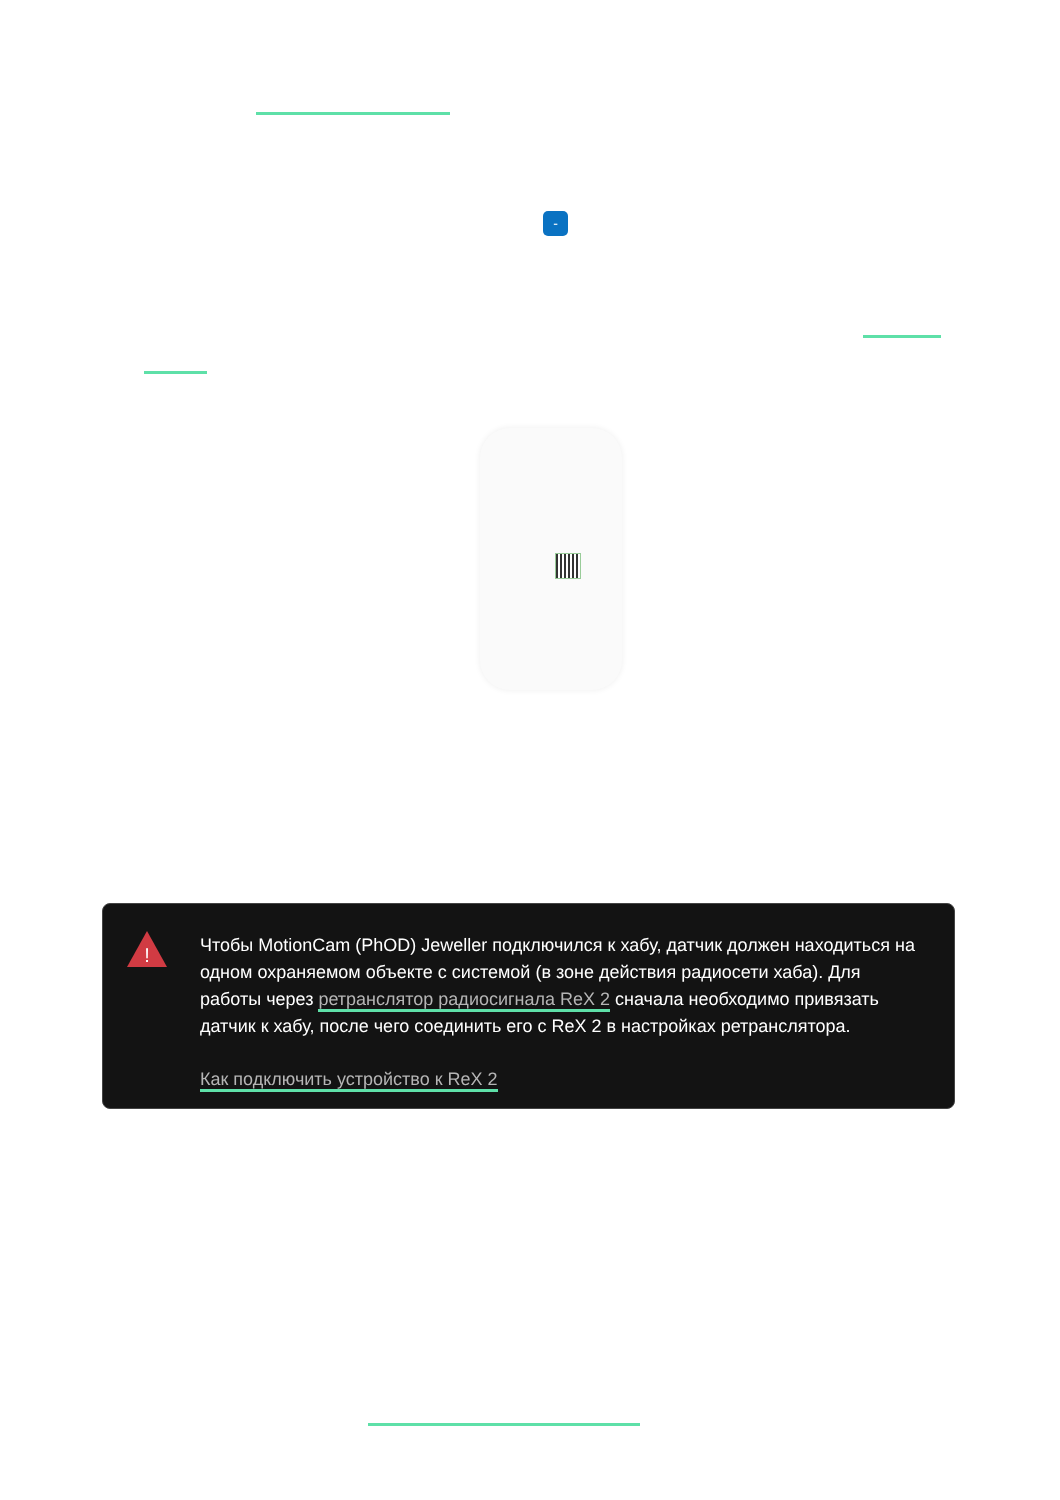-
!
Чтобы MotionCam (PhOD) Jeweller подключился к хабу, датчик должен находиться на одном охраняемом объекте с системой (в зоне действия радиосети хаба). Для работы через ретранслятор радиосигнала ReX 2 сначала необходимо привязать датчик к хабу, после чего соединить его с ReX 2 в настройках ретранслятора.
Как подключить устройство к ReX 2